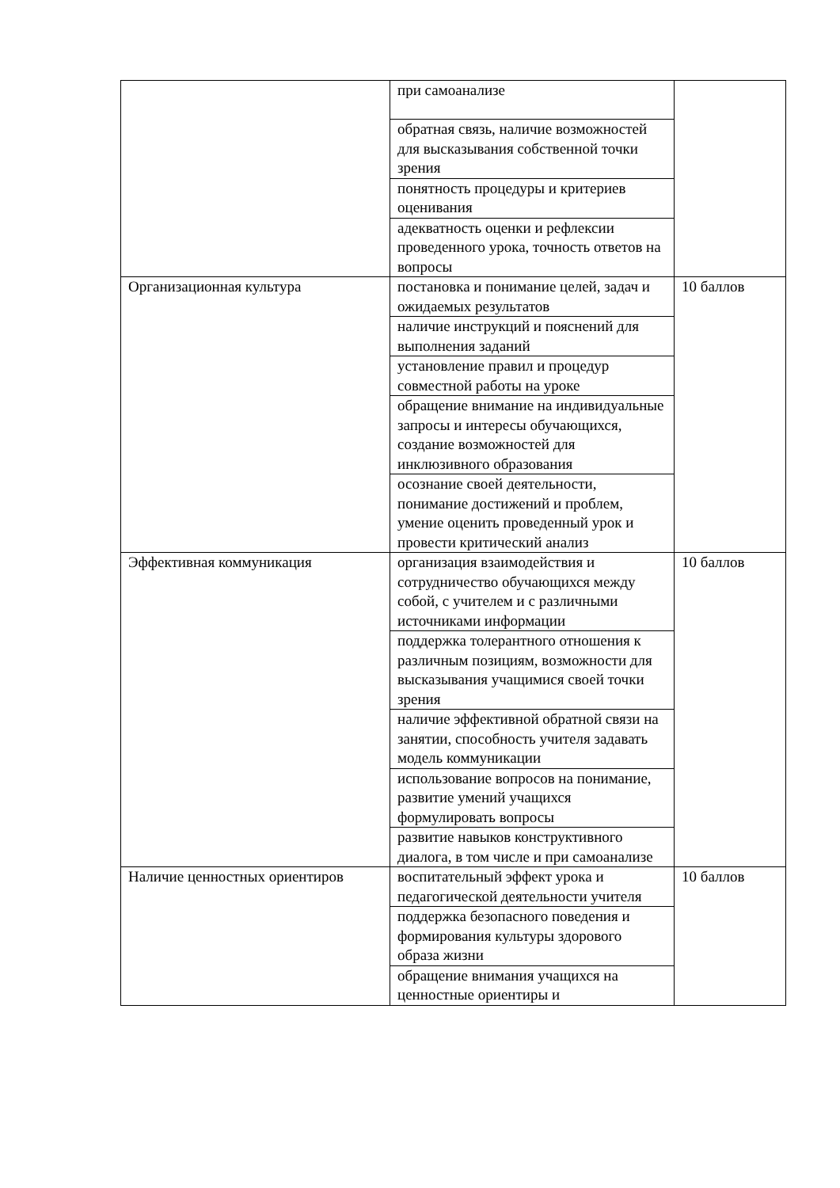| | при самоанализе | |
| | обратная связь, наличие возможностей для высказывания собственной точки зрения | |
| | понятность процедуры и критериев оценивания | |
| | адекватность оценки и рефлексии проведенного урока, точность ответов на вопросы | |
| Организационная культура | постановка и понимание целей, задач и ожидаемых результатов | 10 баллов |
| | наличие инструкций и пояснений для выполнения заданий | |
| | установление правил и процедур совместной работы на уроке | |
| | обращение внимание на индивидуальные запросы и интересы обучающихся, создание возможностей для инклюзивного образования | |
| | осознание своей деятельности, понимание достижений и проблем, умение оценить проведенный урок и провести критический анализ | |
| Эффективная коммуникация | организация взаимодействия и сотрудничество обучающихся между собой, с учителем и с различными источниками информации | 10 баллов |
| | поддержка толерантного отношения к различным позициям, возможности для высказывания учащимися своей точки зрения | |
| | наличие эффективной обратной связи на занятии, способность учителя задавать модель коммуникации | |
| | использование вопросов на понимание, развитие умений учащихся формулировать вопросы | |
| | развитие навыков конструктивного диалога, в том числе и при самоанализе | |
| Наличие ценностных ориентиров | воспитательный эффект урока и педагогической деятельности учителя | 10 баллов |
| | поддержка безопасного поведения и формирования культуры здорового образа жизни | |
| | обращение внимания учащихся на ценностные ориентиры и | |